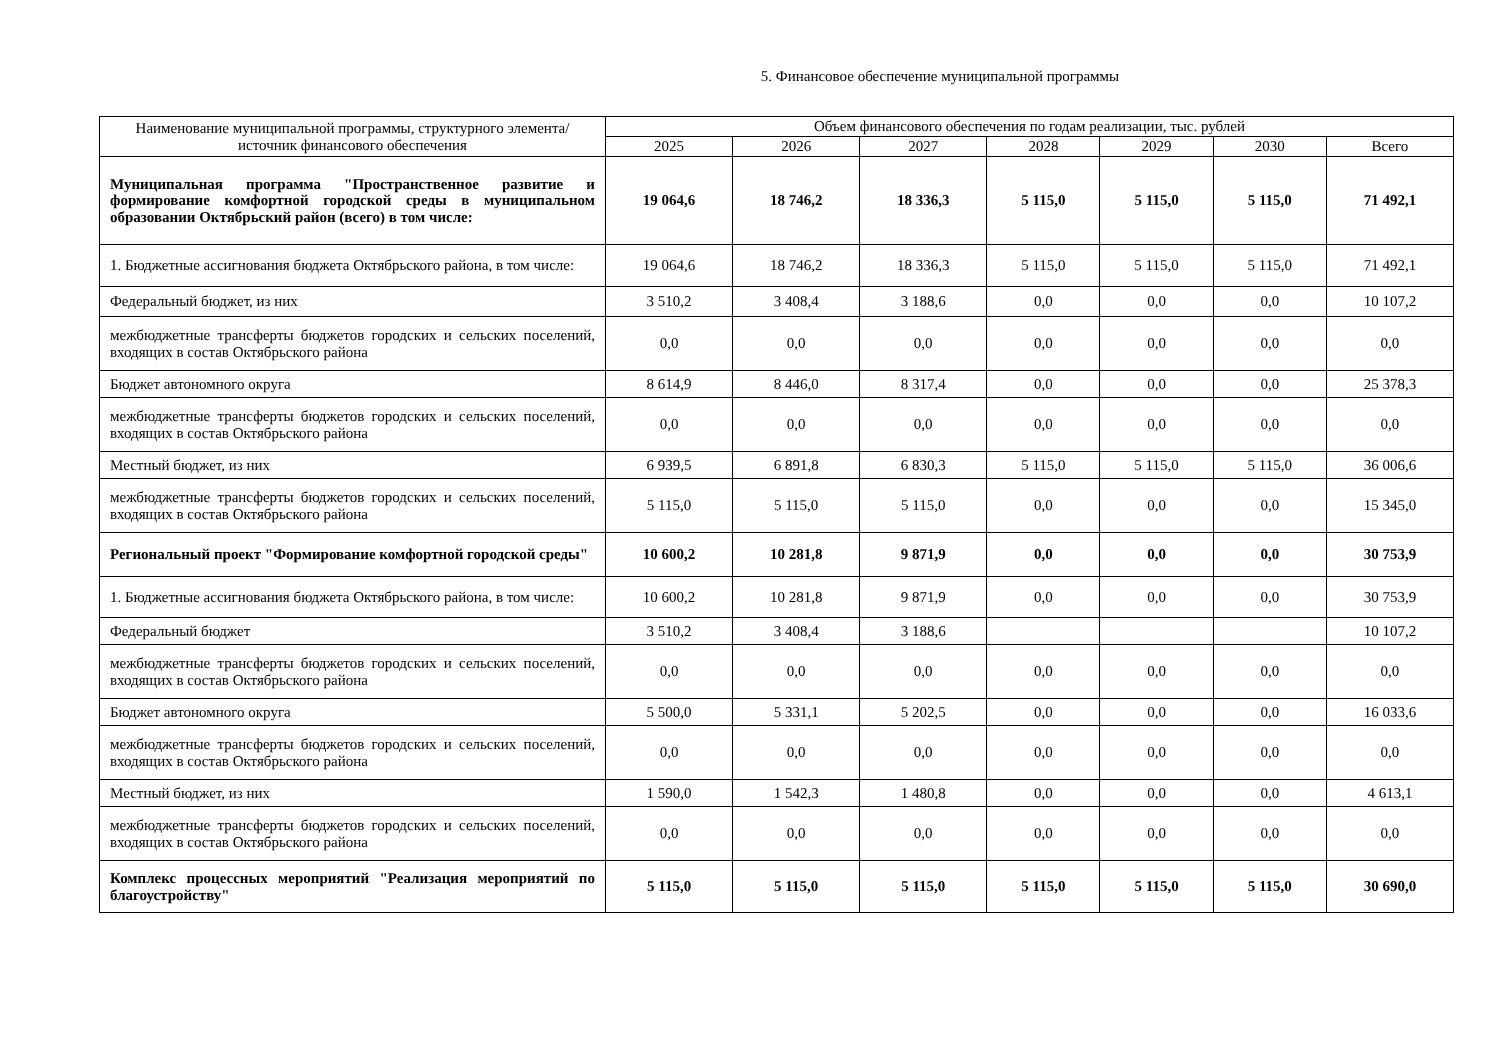5. Финансовое обеспечение муниципальной программы
| Наименование муниципальной программы, структурного элемента/источник финансового обеспечения | Объем финансового обеспечения по годам реализации, тыс. рублей | | | | | | |
| --- | --- | --- | --- | --- | --- | --- | --- |
| | 2025 | 2026 | 2027 | 2028 | 2029 | 2030 | Всего |
| Муниципальная программа "Пространственное развитие и формирование комфортной городской среды в муниципальном образовании Октябрьский район (всего) в том числе: | 19 064,6 | 18 746,2 | 18 336,3 | 5 115,0 | 5 115,0 | 5 115,0 | 71 492,1 |
| 1. Бюджетные ассигнования бюджета Октябрьского района, в том числе: | 19 064,6 | 18 746,2 | 18 336,3 | 5 115,0 | 5 115,0 | 5 115,0 | 71 492,1 |
| Федеральный бюджет, из них | 3 510,2 | 3 408,4 | 3 188,6 | 0,0 | 0,0 | 0,0 | 10 107,2 |
| межбюджетные трансферты бюджетов городских и сельских поселений, входящих в состав Октябрьского района | 0,0 | 0,0 | 0,0 | 0,0 | 0,0 | 0,0 | 0,0 |
| Бюджет автономного округа | 8 614,9 | 8 446,0 | 8 317,4 | 0,0 | 0,0 | 0,0 | 25 378,3 |
| межбюджетные трансферты бюджетов городских и сельских поселений, входящих в состав Октябрьского района | 0,0 | 0,0 | 0,0 | 0,0 | 0,0 | 0,0 | 0,0 |
| Местный бюджет, из них | 6 939,5 | 6 891,8 | 6 830,3 | 5 115,0 | 5 115,0 | 5 115,0 | 36 006,6 |
| межбюджетные трансферты бюджетов городских и сельских поселений, входящих в состав Октябрьского района | 5 115,0 | 5 115,0 | 5 115,0 | 0,0 | 0,0 | 0,0 | 15 345,0 |
| Региональный проект "Формирование комфортной городской среды" | 10 600,2 | 10 281,8 | 9 871,9 | 0,0 | 0,0 | 0,0 | 30 753,9 |
| 1. Бюджетные ассигнования бюджета Октябрьского района, в том числе: | 10 600,2 | 10 281,8 | 9 871,9 | 0,0 | 0,0 | 0,0 | 30 753,9 |
| Федеральный бюджет | 3 510,2 | 3 408,4 | 3 188,6 | | | | 10 107,2 |
| межбюджетные трансферты бюджетов городских и сельских поселений, входящих в состав Октябрьского района | 0,0 | 0,0 | 0,0 | 0,0 | 0,0 | 0,0 | 0,0 |
| Бюджет автономного округа | 5 500,0 | 5 331,1 | 5 202,5 | 0,0 | 0,0 | 0,0 | 16 033,6 |
| межбюджетные трансферты бюджетов городских и сельских поселений, входящих в состав Октябрьского района | 0,0 | 0,0 | 0,0 | 0,0 | 0,0 | 0,0 | 0,0 |
| Местный бюджет, из них | 1 590,0 | 1 542,3 | 1 480,8 | 0,0 | 0,0 | 0,0 | 4 613,1 |
| межбюджетные трансферты бюджетов городских и сельских поселений, входящих в состав Октябрьского района | 0,0 | 0,0 | 0,0 | 0,0 | 0,0 | 0,0 | 0,0 |
| Комплекс процессных мероприятий "Реализация мероприятий по благоустройству" | 5 115,0 | 5 115,0 | 5 115,0 | 5 115,0 | 5 115,0 | 5 115,0 | 30 690,0 |